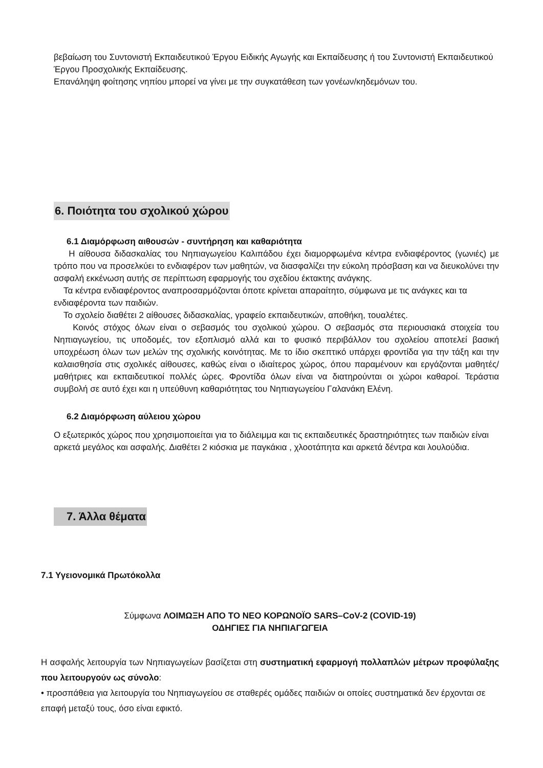βεβαίωση του Συντονιστή Εκπαιδευτικού Έργου Ειδικής Αγωγής και Εκπαίδευσης ή του Συντονιστή Εκπαιδευτικού Έργου Προσχολικής Εκπαίδευσης.
Επανάληψη φοίτησης νηπίου μπορεί να γίνει με την συγκατάθεση των γονέων/κηδεμόνων του.
6. Ποιότητα του σχολικού χώρου
6.1 Διαμόρφωση αιθουσών - συντήρηση και καθαριότητα
Η αίθουσα διδασκαλίας του Νηπιαγωγείου Καλιπάδου έχει διαμορφωμένα κέντρα ενδιαφέροντος (γωνιές) με τρόπο που να προσελκύει το ενδιαφέρον των μαθητών, να διασφαλίζει την εύκολη πρόσβαση και να διευκολύνει την ασφαλή εκκένωση αυτής σε περίπτωση εφαρμογής του σχεδίου έκτακτης ανάγκης.
Τα κέντρα ενδιαφέροντος αναπροσαρμόζονται όποτε κρίνεται απαραίτητο, σύμφωνα με τις ανάγκες και τα ενδιαφέροντα των παιδιών.
Το σχολείο διαθέτει 2 αίθουσες διδασκαλίας, γραφείο εκπαιδευτικών, αποθήκη, τουαλέτες.
Κοινός στόχος όλων είναι ο σεβασμός του σχολικού χώρου. Ο σεβασμός στα περιουσιακά στοιχεία του Νηπιαγωγείου, τις υποδομές, τον εξοπλισμό αλλά και το φυσικό περιβάλλον του σχολείου αποτελεί βασική υποχρέωση όλων των μελών της σχολικής κοινότητας. Με το ίδιο σκεπτικό υπάρχει φροντίδα για την τάξη και την καλαισθησία στις σχολικές αίθουσες, καθώς είναι ο ιδιαίτερος χώρος, όπου παραμένουν και εργάζονται μαθητές/μαθήτριες και εκπαιδευτικοί πολλές ώρες. Φροντίδα όλων είναι να διατηρούνται οι χώροι καθαροί. Τεράστια συμβολή σε αυτό έχει και η υπεύθυνη καθαριότητας του Νηπιαγωγείου Γαλανάκη Ελένη.
6.2 Διαμόρφωση αύλειου χώρου
Ο εξωτερικός χώρος που χρησιμοποιείται για το διάλειμμα και τις εκπαιδευτικές δραστηριότητες των παιδιών είναι αρκετά μεγάλος και ασφαλής. Διαθέτει 2 κιόσκια με παγκάκια , χλοοτάπητα και αρκετά δέντρα και λουλούδια.
7. Άλλα θέματα
7.1 Υγειονομικά Πρωτόκολλα
Σύμφωνα ΛΟΙΜΩΞΗ ΑΠΟ ΤΟ ΝΕΟ ΚΟΡΩΝΟΪΟ SARS–CoV-2 (COVID-19)
ΟΔΗΓΙΕΣ ΓΙΑ ΝΗΠΙΑΓΩΓΕΙΑ
Η ασφαλής λειτουργία των Νηπιαγωγείων βασίζεται στη συστηματική εφαρμογή πολλαπλών μέτρων προφύλαξης που λειτουργούν ως σύνολο:
• προσπάθεια για λειτουργία του Νηπιαγωγείου σε σταθερές ομάδες παιδιών οι οποίες συστηματικά δεν έρχονται σε επαφή μεταξύ τους, όσο είναι εφικτό.